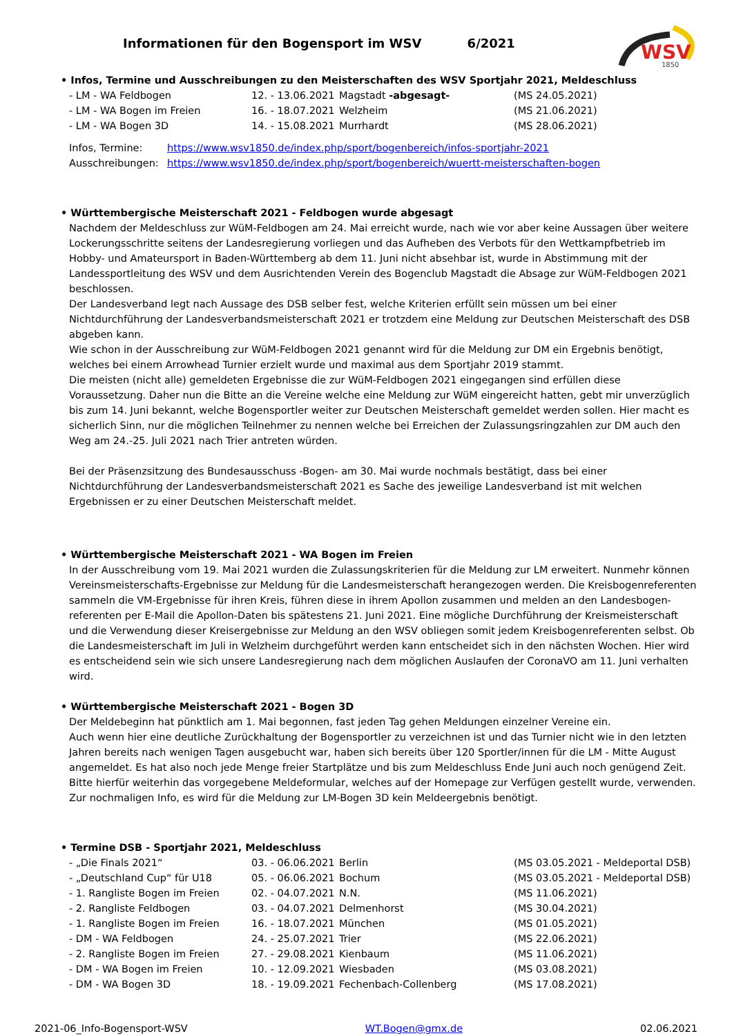WSV
1850
Informationen für den Bogensport im WSV 6/2021
• Infos, Termine und Ausschreibungen zu den Meisterschaften des WSV Sportjahr 2021, Meldeschluss
| - LM - WA Feldbogen | 12. - 13.06.2021 | Magstadt -abgesagt- | (MS 24.05.2021) |
| - LM - WA Bogen im Freien | 16. - 18.07.2021 | Welzheim | (MS 21.06.2021) |
| - LM - WA Bogen 3D | 14. - 15.08.2021 | Murrhardt | (MS 28.06.2021) |
| Infos, Termine: | https://www.wsv1850.de/index.php/sport/bogenbereich/infos-sportjahr-2021 |
| Ausschreibungen: | https://www.wsv1850.de/index.php/sport/bogenbereich/wuertt-meisterschaften-bogen |
• Württembergische Meisterschaft 2021 - Feldbogen wurde abgesagt
Nachdem der Meldeschluss zur WüM-Feldbogen am 24. Mai erreicht wurde, nach wie vor aber keine Aussagen über weitere Lockerungsschritte seitens der Landesregierung vorliegen und das Aufheben des Verbots für den Wettkampfbetrieb im Hobby- und Amateursport in Baden-Württemberg ab dem 11. Juni nicht absehbar ist, wurde in Abstimmung mit der Landessportleitung des WSV und dem Ausrichtenden Verein des Bogenclub Magstadt die Absage zur WüM-Feldbogen 2021 beschlossen.
Der Landesverband legt nach Aussage des DSB selber fest, welche Kriterien erfüllt sein müssen um bei einer Nichtdurchführung der Landesverbandsmeisterschaft 2021 er trotzdem eine Meldung zur Deutschen Meisterschaft des DSB abgeben kann.
Wie schon in der Ausschreibung zur WüM-Feldbogen 2021 genannt wird für die Meldung zur DM ein Ergebnis benötigt, welches bei einem Arrowhead Turnier erzielt wurde und maximal aus dem Sportjahr 2019 stammt.
Die meisten (nicht alle) gemeldeten Ergebnisse die zur WüM-Feldbogen 2021 eingegangen sind erfüllen diese Voraussetzung. Daher nun die Bitte an die Vereine welche eine Meldung zur WüM eingereicht hatten, gebt mir unverzüglich bis zum 14. Juni bekannt, welche Bogensportler weiter zur Deutschen Meisterschaft gemeldet werden sollen. Hier macht es sicherlich Sinn, nur die möglichen Teilnehmer zu nennen welche bei Erreichen der Zulassungsringzahlen zur DM auch den Weg am 24.-25. Juli 2021 nach Trier antreten würden.
Bei der Präsenzsitzung des Bundesausschuss -Bogen- am 30. Mai wurde nochmals bestätigt, dass bei einer Nichtdurchführung der Landesverbandsmeisterschaft 2021 es Sache des jeweilige Landesverband ist mit welchen Ergebnissen er zu einer Deutschen Meisterschaft meldet.
• Württembergische Meisterschaft 2021 - WA Bogen im Freien
In der Ausschreibung vom 19. Mai 2021 wurden die Zulassungskriterien für die Meldung zur LM erweitert. Nunmehr können Vereinsmeisterschafts-Ergebnisse zur Meldung für die Landesmeisterschaft herangezogen werden. Die Kreisbogenreferenten sammeln die VM-Ergebnisse für ihren Kreis, führen diese in ihrem Apollon zusammen und melden an den Landesbogen-referenten per E-Mail die Apollon-Daten bis spätestens 21. Juni 2021. Eine mögliche Durchführung der Kreismeisterschaft und die Verwendung dieser Kreisergebnisse zur Meldung an den WSV obliegen somit jedem Kreisbogenreferenten selbst. Ob die Landesmeisterschaft im Juli in Welzheim durchgeführt werden kann entscheidet sich in den nächsten Wochen. Hier wird es entscheidend sein wie sich unsere Landesregierung nach dem möglichen Auslaufen der CoronaVO am 11. Juni verhalten wird.
• Württembergische Meisterschaft 2021 - Bogen 3D
Der Meldebeginn hat pünktlich am 1. Mai begonnen, fast jeden Tag gehen Meldungen einzelner Vereine ein.
Auch wenn hier eine deutliche Zurückhaltung der Bogensportler zu verzeichnen ist und das Turnier nicht wie in den letzten Jahren bereits nach wenigen Tagen ausgebucht war, haben sich bereits über 120 Sportler/innen für die LM - Mitte August angemeldet. Es hat also noch jede Menge freier Startplätze und bis zum Meldeschluss Ende Juni auch noch genügend Zeit. Bitte hierfür weiterhin das vorgegebene Meldeformular, welches auf der Homepage zur Verfügen gestellt wurde, verwenden. Zur nochmaligen Info, es wird für die Meldung zur LM-Bogen 3D kein Meldeergebnis benötigt.
• Termine DSB - Sportjahr 2021, Meldeschluss
| - „Die Finals 2021“ | 03. - 06.06.2021 | Berlin | (MS 03.05.2021 - Meldeportal DSB) |
| - „Deutschland Cup“ für U18 | 05. - 06.06.2021 | Bochum | (MS 03.05.2021 - Meldeportal DSB) |
| - 1. Rangliste Bogen im Freien | 02. - 04.07.2021 | N.N. | (MS 11.06.2021) |
| - 2. Rangliste Feldbogen | 03. - 04.07.2021 | Delmenhorst | (MS 30.04.2021) |
| - 1. Rangliste Bogen im Freien | 16. - 18.07.2021 | München | (MS 01.05.2021) |
| - DM - WA Feldbogen | 24. - 25.07.2021 | Trier | (MS 22.06.2021) |
| - 2. Rangliste Bogen im Freien | 27. - 29.08.2021 | Kienbaum | (MS 11.06.2021) |
| - DM - WA Bogen im Freien | 10. - 12.09.2021 | Wiesbaden | (MS 03.08.2021) |
| - DM - WA Bogen 3D | 18. - 19.09.2021 | Fechenbach-Collenberg | (MS 17.08.2021) |
2021-06_Info-Bogensport-WSV WT.Bogen@gmx.de 02.06.2021